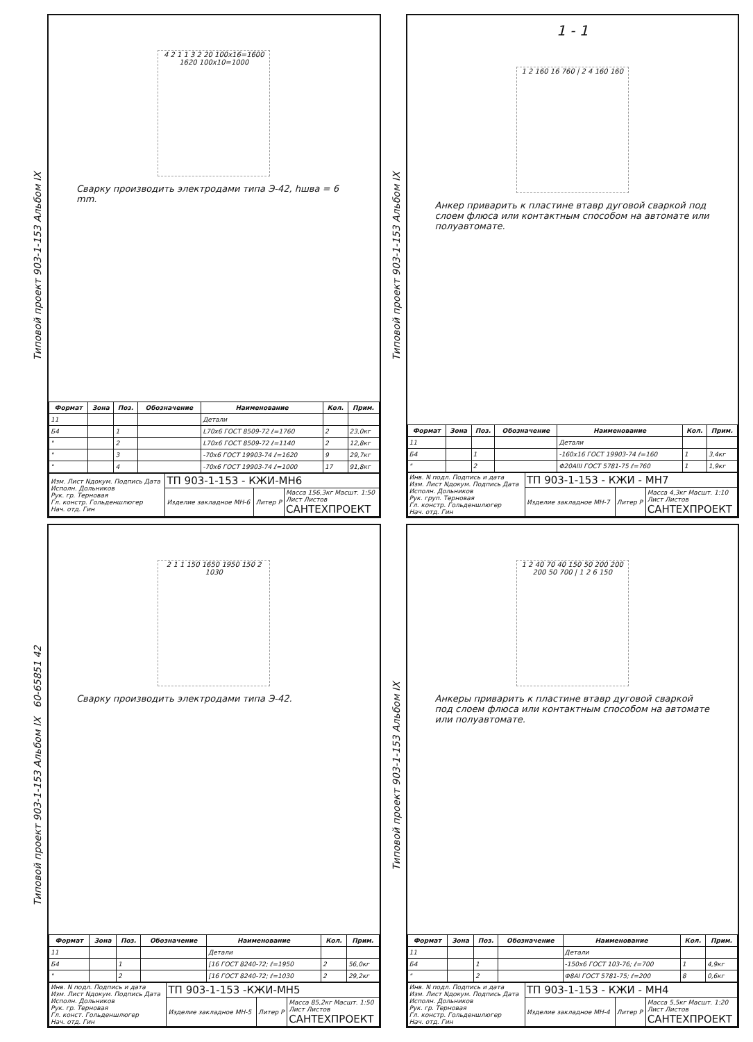Типовой проект 903-1-153 Альбом IX
4 2 1 1 3 2 20 100x16=1600 1620 100x10=1000
Сварку производить электродами типа Э-42, hшва = 6 mm.
| Формат | Зона | Поз. | Обозначение | Наименование | Кол. | Прим. |
| --- | --- | --- | --- | --- | --- | --- |
| 11 | | | | Детали | | |
| Б4 | | 1 | | L70x6 ГОСТ 8509-72 ℓ=1760 | 2 | 23,0кг |
| " | | 2 | | L70x6 ГОСТ 8509-72 ℓ=1140 | 2 | 12,8кг |
| " | | 3 | | -70x6 ГОСТ 19903-74 ℓ=1620 | 9 | 29,7кг |
| " | | 4 | | -70x6 ГОСТ 19903-74 ℓ=1000 | 17 | 91,8кг |
| Изм. Лист Nдокум. Подпись Дата Исполн. Дольников Рук. гр. Терновая Гл. констр. Гольденшлюгер Нач. отд. Гин | ТП 903-1-153 - КЖИ-МН6 | | |
| | Изделие закладное МН-6 | Литер Р | Масса 156,3кг Масшт. 1:50 Лист Листов САНТЕХПРОЕКТ |
Типовой проект 903-1-153 Альбом IX
1 - 1
1 2 160 16 760 | 2 4 160 160
Анкер приварить к пластине втавр дуговой сваркой под слоем флюса или контактным способом на автомате или полуавтомате.
| Формат | Зона | Поз. | Обозначение | Наименование | Кол. | Прим. |
| --- | --- | --- | --- | --- | --- | --- |
| 11 | | | | Детали | | |
| Б4 | | 1 | | -160x16 ГОСТ 19903-74 ℓ=160 | 1 | 3,4кг |
| " | | 2 | | Φ20AIII ГОСТ 5781-75 ℓ=760 | 1 | 1,9кг |
| Инв. N подл. Подпись и дата Изм. Лист Nдокум. Подпись Дата Исполн. Дольников Рук. груп. Терновая Гл. констр. Гольденшлюгер Нач. отд. Гин | ТП 903-1-153 - КЖИ - МН7 | | |
| | Изделие закладное МН-7 | Литер Р | Масса 4,3кг Масшт. 1:10 Лист Листов САНТЕХПРОЕКТ |
Типовой проект 903-1-153 Альбом IX 60-65851 42
2 1 1 150 1650 1950 150 2 1030
Сварку производить электродами типа Э-42.
| Формат | Зона | Поз. | Обозначение | Наименование | Кол. | Прим. |
| --- | --- | --- | --- | --- | --- | --- |
| 11 | | | | Детали | | |
| Б4 | | 1 | | [16 ГОСТ 8240-72; ℓ=1950 | 2 | 56,0кг |
| " | | 2 | | [16 ГОСТ 8240-72; ℓ=1030 | 2 | 29,2кг |
| Инв. N подл. Подпись и дата Изм. Лист Nдокум. Подпись Дата Исполн. Дольников Рук. гр. Терновая Гл. конст. Гольденшлюгер Нач. отд. Гин | ТП 903-1-153 -КЖИ-МН5 | | |
| | Изделие закладное МН-5 | Литер Р | Масса 85,2кг Масшт. 1:50 Лист Листов САНТЕХПРОЕКТ |
Типовой проект 903-1-153 Альбом IX
1 2 40 70 40 150 50 200 200 200 50 700 | 1 2 6 150
Анкеры приварить к пластине втавр дуговой сваркой под слоем флюса или контактным способом на автомате или полуавтомате.
| Формат | Зона | Поз. | Обозначение | Наименование | Кол. | Прим. |
| --- | --- | --- | --- | --- | --- | --- |
| 11 | | | | Детали | | |
| Б4 | | 1 | | -150x6 ГОСТ 103-76; ℓ=700 | 1 | 4,9кг |
| " | | 2 | | Φ8AI ГОСТ 5781-75; ℓ=200 | 8 | 0,6кг |
| Инв. N подл. Подпись и дата Изм. Лист Nдокум. Подпись Дата Исполн. Дольников Рук. гр. Терновая Гл. констр. Гольденшлюгер Нач. отд. Гин | ТП 903-1-153 - КЖИ - МН4 | | |
| | Изделие закладное МН-4 | Литер Р | Масса 5,5кг Масшт. 1:20 Лист Листов САНТЕХПРОЕКТ |